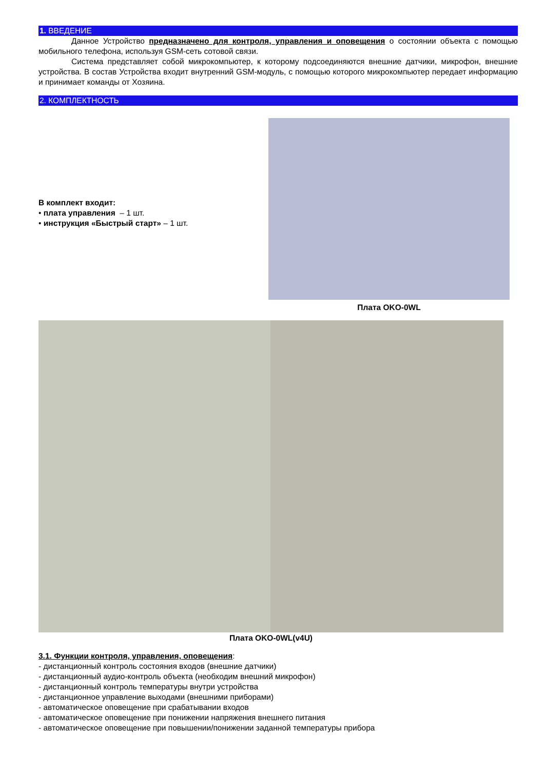1. ВВЕДЕНИЕ
Данное Устройство предназначено для контроля, управления и оповещения о состоянии объекта с помощью мобильного телефона, используя GSM-сеть сотовой связи.
Система представляет собой микрокомпьютер, к которому подсоединяются внешние датчики, микрофон, внешние устройства. В состав Устройства входит внутренний GSM-модуль, с помощью которого микрокомпьютер передает информацию и принимает команды от Хозяина.
2. КОМПЛЕКТНОСТЬ
В комплект входит:
• плата управления – 1 шт.
• инструкция «Быстрый старт» – 1 шт.
Плата OKO-0WL
Плата OKO-0WL(v4U)
3.1. Функции контроля, управления, оповещения:
- дистанционный контроль состояния входов (внешние датчики)
- дистанционный аудио-контроль объекта (необходим внешний микрофон)
- дистанционный контроль температуры внутри устройства
- дистанционное управление выходами (внешними приборами)
- автоматическое оповещение при срабатывании входов
- автоматическое оповещение при понижении напряжения внешнего питания
- автоматическое оповещение при повышении/понижении заданной температуры прибора